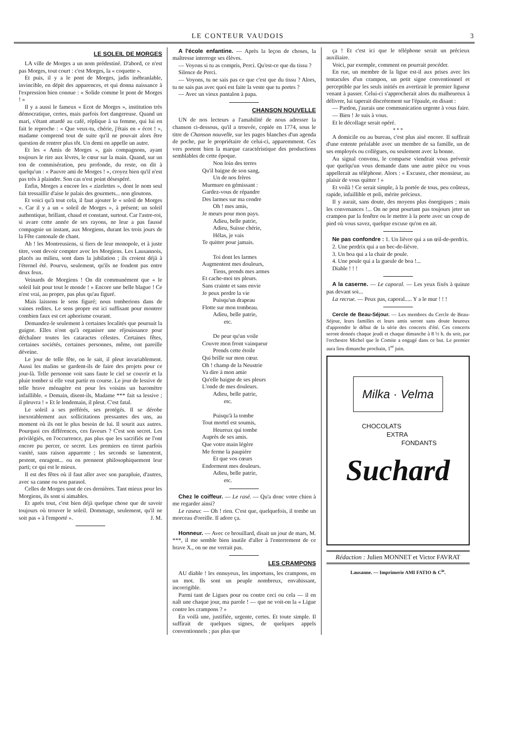LE CONTEUR VAUDOIS 3
LE SOLEIL DE MORGES
LA ville de Morges a un nom prédestiné. D'abord, ce n'est pas Morges, tout court : c'est Morges, la « coquette ».
Et puis, il y a le pont de Morges, jadis inébranlable, invincible, en dépit des apparences, et qui donna naissance à l'expression bien connue : « Solide comme le pont de Morges ! »
Il y a aussi le fameux « Ecot de Morges », institution très démocratique, certes, mais parfois fort dangereuse. Quand un mari, s'étant attardé au café, réplique à sa femme, qui lui en fait le reproche : « Que veux-tu, chérie, j'étais en « écot ! », madame comprend tout de suite qu'il ne pouvait alors être question de rentrer plus tôt. Un demi en appelle un autre.
Et les « Amis de Morges », gais compagnons, ayant toujours le rire aux lèvres, le cœur sur la main. Quand, sur un ton de commisération, peu profonde, du reste, on dit à quelqu'un : « Pauvre ami de Morges ! », croyez bien qu'il n'est pas très à plaindre. Son cas n'est point désespéré.
Enfin, Morges a encore les « zizelettes », dont le nom seul fait tressaillir d'aise le palais des gourmets... non gloutons.
Et voici qu'à tout cela, il faut ajouter le « soleil de Morges ». Car il y a un « soleil de Morges », à présent; un soleil authentique, brillant, chaud et constant, surtout. Car l'astre-roi, si avare cette année de ses rayons, ne leur a pas faussé compagnie un instant, aux Morgiens, durant les trois jours de la Fête cantonale de chant.
Ah ! les Montreusiens, si fiers de leur monopole, et à juste titre, vont devoir compter avec les Morgiens. Les Lausannois, placés au milieu, sont dans la jubilation ; ils croient déjà à l'éternel été. Pourvu, seulement, qu'ils ne fondent pas entre deux feux.
Veinards de Morgiens ! On dit communément que « le soleil luit pour tout le monde ! » Encore une belle blague ! Ce n'est vrai, au propre, pas plus qu'au figuré.
Mais laissons le sens figuré; nous tomberions dans de vaines redites. Le sens propre est ici suffisant pour montrer combien faux est cet aphorisme courant.
Demandez-le seulement à certaines localités que poursuit la guigne. Elles n'ont qu'à organiser une réjouissance pour déchaîner toutes les cataractes célestes. Certaines fêtes, certaines sociétés, certaines personnes, même, ont pareille déveine.
Le jour de telle fête, on le sait, il pleut invariablement. Aussi les malins se gardent-ils de faire des projets pour ce jour-là. Telle personne voit sans faute le ciel se couvrir et la pluie tomber si elle veut partir en course. Le jour de lessive de telle brave ménagère est pour les voisins un baromètre infaillible. « Demain, disent-ils, Madame *** fait sa lessive ; il pleuvra ! » Et le lendemain, il pleut. C'est fatal.
Le soleil a ses préférés, ses protégés. Il se dérobe inexorablement aux sollicitations pressantes des uns, au moment où ils ont le plus besoin de lui. Il sourit aux autres. Pourquoi ces différences, ces faveurs ? C'est son secret. Les privilégiés, en l'occurrence, pas plus que les sacrifiés ne l'ont encore pu percer, ce secret. Les premiers en tirent parfois vanité, sans raison apparente ; les seconds se lamentent, pestent, enragent... ou en prennent philosophiquement leur parti; ce qui est le mieux.
Il est des fêtes où il faut aller avec son parapluie, d'autres, avec sa canne ou son parasol.
Celles de Morges sont de ces dernières. Tant mieux pour les Morgiens, ils sont si aimables.
Et après tout, c'est bien déjà quelque chose que de savoir toujours où trouver le soleil. Dommage, seulement, qu'il ne soit pas « à l'emporté ». J. M.
A l'école enfantine. — Après la leçon de choses, la maîtresse interroge ses élèves.
— Voyons si tu as compris, Perci. Qu'est-ce que du tissu ?
Silence de Perci.
— Voyons, tu ne sais pas ce que c'est que du tissu ? Alors, tu ne sais pas avec quoi est faite la veste que tu portes ?
— Avec un vieux pantalon à papa.
CHANSON NOUVELLE
UN de nos lecteurs a l'amabilité de nous adresser la chanson ci-dessous, qu'il a trouvée, copiée en 1774, sous le titre de Chanson nouvelle, sur les pages blanches d'un agenda de poche, par le propriétaire de celui-ci, apparemment. Ces vers portent bien la marque caractéristique des productions semblables de cette époque.
Non loin des terres
Qu'il baigne de son sang,
Un de nos frères
Murmure en gémissant :
Gardez-vous de répandre
Des larmes sur ma cendre
Oh ! mes amis,
Je meurs pour mon pays.
Adieu, belle patrie,
Adieu, Suisse chérie,
Hélas, je vais
Te quitter pour jamais.
Toi dont les larmes
Augmentent mes douleurs,
Tiens, prends mes armes
Et cache-moi tes pleurs.
Sans crainte et sans envie
Je peux perdre la vie
Puisqu'un drapeau
Flotte sur mon tombeau.
Adieu, belle patrie,
etc.
De peur qu'un voile
Couvre mon front vainqueur
Prends cette étoile
Qui brille sur mon cœur.
Oh ! champ de la Neustrie
Va dire à mon amie
Qu'elle baigne de ses pleurs
L'onde de mes douleurs.
Adieu, belle patrie,
etc.
Puisqu'à la tombe
Tout mortel est soumis,
Heureux qui tombe
Auprès de ses amis.
Que votre main légère
Me ferme la paupière
Et que vos cœurs
Endorment mes douleurs.
Adieu, belle patrie,
etc.
Chez le coiffeur. — Le rasé. — Qu'a donc votre chien à me regarder ainsi?
Le raseur. — Oh ! rien. C'est que, quelquefois, il tombe un morceau d'oreille. Il adore ça.
Honneur. — Avec ce brouillard, disait un jour de mars, M. ***, il me semble bien inutile d'aller à l'enterrement de ce brave X., on ne me verrait pas.
LES CRAMPONS
AU diable ! les ennuyeux, les importuns, les crampons, en un mot. Ils sont un peuple nombreux, envahissant, incorrigible.
Parmi tant de Ligues pour ou contre ceci ou cela — il en naît une chaque jour, ma parole ! — que ne voit-on la « Ligue contre les crampons ? »
En voilà une, justifiée, urgente, certes. Et toute simple. Il suffirait de quelques signes, de quelques appels conventionnels ; pas plus que
ça ! Et c'est ici que le téléphone serait un précieux auxiliaire.
Voici, par exemple, comment on pourrait procéder.
En rue, un membre de la ligue est-il aux prises avec les tentacules d'un crampon, un petit signe conventionnel et perceptible par les seuls initiés en avertirait le premier ligueur venant à passer. Celui-ci s'approcherait alors du malheureux à délivrer, lui taperait discrètement sur l'épaule, en disant :
— Pardon, j'aurais une communication urgente à vous faire.
— Bien ! Je suis à vous.
Et le décollage serait opéré.
* * *
A domicile ou au bureau, c'est plus aisé encore. Il suffirait d'une entente préalable avec un membre de sa famille, un de ses employés ou collègues, ou seulement avec la bonne.
Au signal convenu, le comparse viendrait vous prévenir que quelqu'un vous demande dans une autre pièce ou vous appellerait au téléphone. Alors : « Excusez, cher monsieur, au plaisir de vous quitter ! »
Et voilà ! Ce serait simple, à la portée de tous, peu coûteux, rapide, infaillible et poli, mérite précieux.
Il y aurait, sans doute, des moyens plus énergiques ; mais les convenances !... On ne peut pourtant pas toujours jeter un crampon par la fenêtre ou le mettre à la porte avec un coup de pied où vous savez, quelque excuse qu'on en ait.
Ne pas confondre : 1. Un lièvre qui a un œil-de-perdrix.
2. Une perdrix qui a un bec-de-lièvre.
3. Un boa qui a la chair de poule.
4. Une poule qui a la gueule de boa !...
Diable ! ! !
A la caserne. — Le caporal. — Les yeux fixés à quinze pas devant soi...
La recrue. — Peux pas, caporal..... Y a le mur ! ! !
Cercle de Beau-Séjour. — Les membres du Cercle de Beau-Séjour, leurs familles et leurs amis seront sans doute heureux d'apprendre le début de la série des concerts d'été. Ces concerts seront donnés chaque jeudi et chaque dimanche à 8 ½ h. du soir, par l'orchestre Michel que le Comite a engagé dans ce but. Le premier aura lieu dimanche prochain, 1<sup>er</sup> juin.
Milka · Velma
CHOCOLATS
EXTRA
FONDANTS
Suchard
Rédaction : Julien MONNET et Victor FAVRAT
Lausanne. — Imprimerie AMI FATIO & C<sup>ie</sup>.